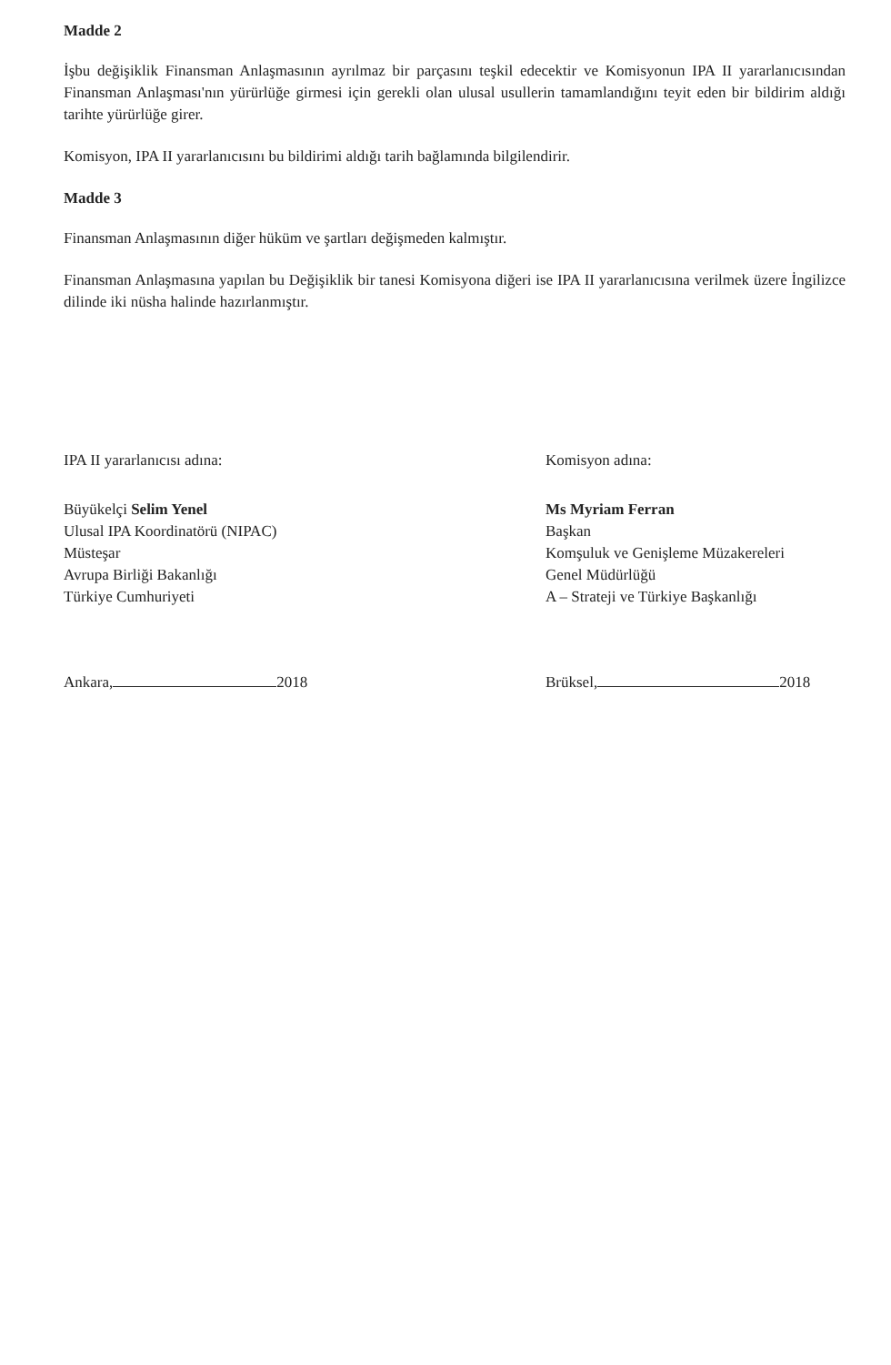Madde 2
İşbu değişiklik Finansman Anlaşmasının ayrılmaz bir parçasını teşkil edecektir ve Komisyonun IPA II yararlanıcısından Finansman Anlaşması'nın yürürlüğe girmesi için gerekli olan ulusal usullerin tamamlandığını teyit eden bir bildirim aldığı tarihte yürürlüğe girer.
Komisyon, IPA II yararlanıcısını bu bildirimi aldığı tarih bağlamında bilgilendirir.
Madde 3
Finansman Anlaşmasının diğer hüküm ve şartları değişmeden kalmıştır.
Finansman Anlaşmasına yapılan bu Değişiklik bir tanesi Komisyona diğeri ise IPA II yararlanıcısına verilmek üzere İngilizce dilinde iki nüsha halinde hazırlanmıştır.
IPA II yararlanıcısı adına:
Büyükelçi Selim Yenel
Ulusal IPA Koordinatörü (NIPAC)
Müsteşar
Avrupa Birliği Bakanlığı
Türkiye Cumhuriyeti
Ankara, 2018
Komisyon adına:
Ms Myriam Ferran
Başkan
Komşuluk ve Genişleme Müzakereleri
Genel Müdürlüğü
A – Strateji ve Türkiye Başkanlığı
Brüksel, 2018